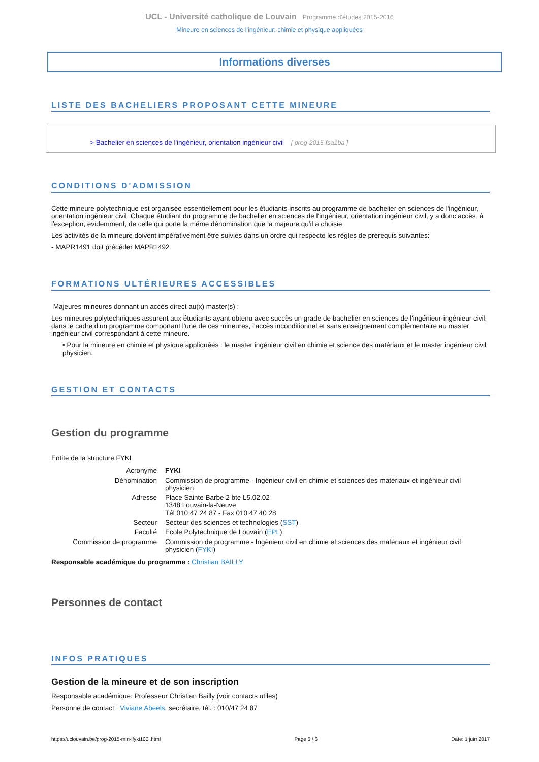UCL - Université catholique de Louvain Programme d'études 2015-2016
Mineure en sciences de l'ingénieur: chimie et physique appliquées
Informations diverses
LISTE DES BACHELIERS PROPOSANT CETTE MINEURE
> Bachelier en sciences de l'ingénieur, orientation ingénieur civil [ prog-2015-fsa1ba ]
CONDITIONS D'ADMISSION
Cette mineure polytechnique est organisée essentiellement pour les étudiants inscrits au programme de bachelier en sciences de l'ingénieur, orientation ingénieur civil. Chaque étudiant du programme de bachelier en sciences de l'ingénieur, orientation ingénieur civil, y a donc accès, à l'exception, évidemment, de celle qui porte la même dénomination que la majeure qu'il a choisie.
Les activités de la mineure doivent impérativement être suivies dans un ordre qui respecte les règles de prérequis suivantes:
- MAPR1491 doit précéder MAPR1492
FORMATIONS ULTÉRIEURES ACCESSIBLES
Majeures-mineures donnant un accès direct au(x) master(s) :
Les mineures polytechniques assurent aux étudiants ayant obtenu avec succès un grade de bachelier en sciences de l'ingénieur-ingénieur civil, dans le cadre d'un programme comportant l'une de ces mineures, l'accès inconditionnel et sans enseignement complémentaire au master ingénieur civil correspondant à cette mineure.
• Pour la mineure en chimie et physique appliquées : le master ingénieur civil en chimie et science des matériaux et le master ingénieur civil physicien.
GESTION ET CONTACTS
Gestion du programme
Entite de la structure FYKI
| Acronyme | FYKI |
| Dénomination | Commission de programme - Ingénieur civil en chimie et sciences des matériaux et ingénieur civil physicien |
| Adresse | Place Sainte Barbe 2 bte L5.02.02 1348 Louvain-la-Neuve Tél 010 47 24 87 - Fax 010 47 40 28 |
| Secteur | Secteur des sciences et technologies ( SST ) |
| Faculté | Ecole Polytechnique de Louvain ( EPL ) |
| Commission de programme | Commission de programme - Ingénieur civil en chimie et sciences des matériaux et ingénieur civil physicien ( FYKI ) |
Responsable académique du programme : Christian BAILLY
Personnes de contact
INFOS PRATIQUES
Gestion de la mineure et de son inscription
Responsable académique: Professeur Christian Bailly (voir contacts utiles)
Personne de contact : Viviane Abeels, secrétaire, tél. : 010/47 24 87
https://uclouvain.be/prog-2015-min-lfyki100i.html Page 5 / 6 Date: 1 juin 2017